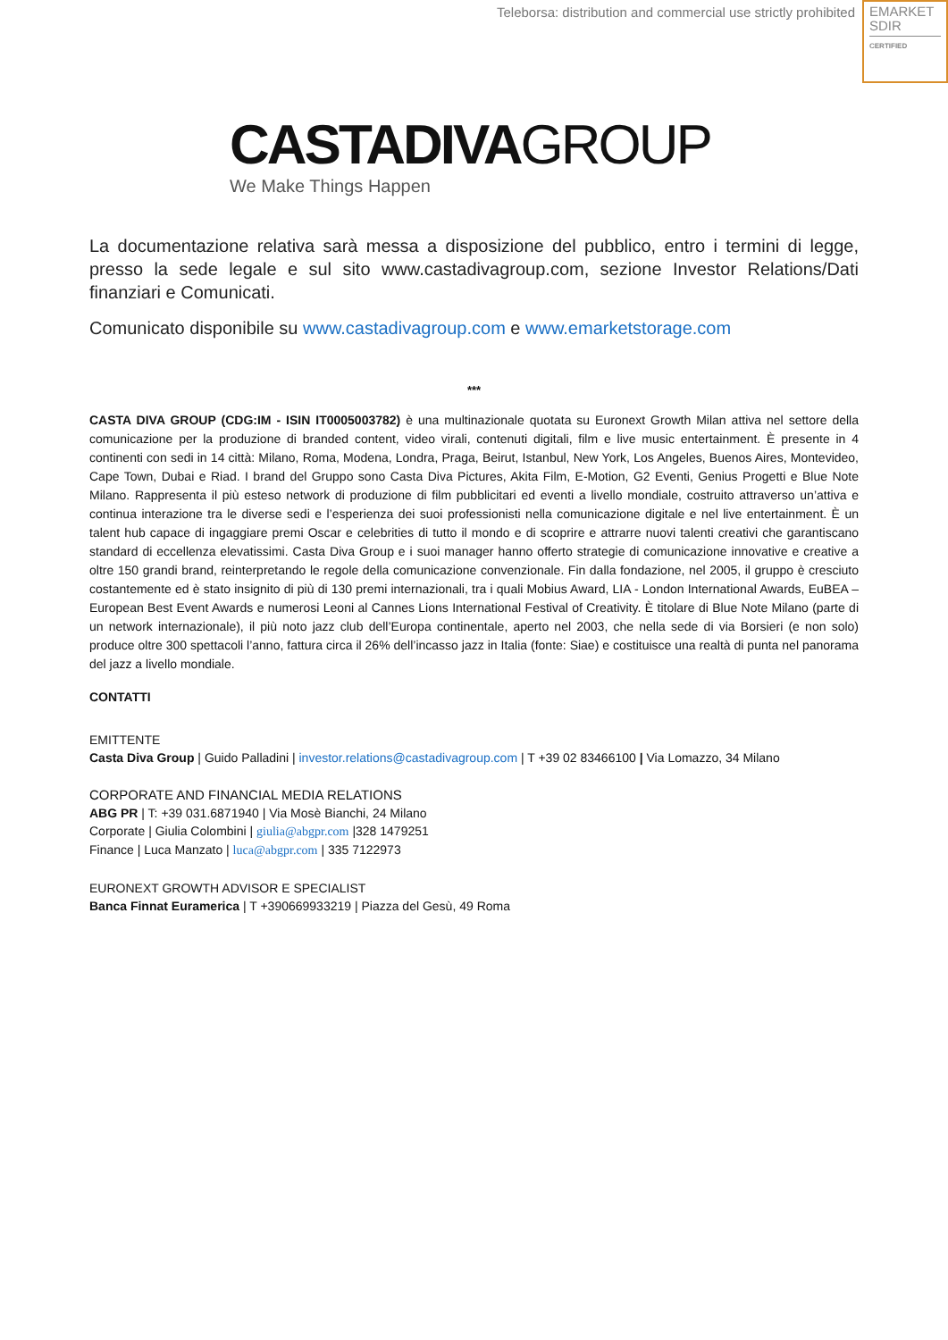Teleborsa: distribution and commercial use strictly prohibited
EMARKET
SDIR
CERTIFIED
CASTADIVAGROUP
We Make Things Happen
La documentazione relativa sarà messa a disposizione del pubblico, entro i termini di legge, presso la sede legale e sul sito www.castadivagroup.com, sezione Investor Relations/Dati finanziari e Comunicati.
Comunicato disponibile su www.castadivagroup.com e www.emarketstorage.com
***
CASTA DIVA GROUP (CDG:IM - ISIN IT0005003782) è una multinazionale quotata su Euronext Growth Milan attiva nel settore della comunicazione per la produzione di branded content, video virali, contenuti digitali, film e live music entertainment. È presente in 4 continenti con sedi in 14 città: Milano, Roma, Modena, Londra, Praga, Beirut, Istanbul, New York, Los Angeles, Buenos Aires, Montevideo, Cape Town, Dubai e Riad. I brand del Gruppo sono Casta Diva Pictures, Akita Film, E-Motion, G2 Eventi, Genius Progetti e Blue Note Milano. Rappresenta il più esteso network di produzione di film pubblicitari ed eventi a livello mondiale, costruito attraverso un’attiva e continua interazione tra le diverse sedi e l’esperienza dei suoi professionisti nella comunicazione digitale e nel live entertainment. È un talent hub capace di ingaggiare premi Oscar e celebrities di tutto il mondo e di scoprire e attrarre nuovi talenti creativi che garantiscano standard di eccellenza elevatissimi. Casta Diva Group e i suoi manager hanno offerto strategie di comunicazione innovative e creative a oltre 150 grandi brand, reinterpretando le regole della comunicazione convenzionale. Fin dalla fondazione, nel 2005, il gruppo è cresciuto costantemente ed è stato insignito di più di 130 premi internazionali, tra i quali Mobius Award, LIA - London International Awards, EuBEA – European Best Event Awards e numerosi Leoni al Cannes Lions International Festival of Creativity. È titolare di Blue Note Milano (parte di un network internazionale), il più noto jazz club dell’Europa continentale, aperto nel 2003, che nella sede di via Borsieri (e non solo) produce oltre 300 spettacoli l’anno, fattura circa il 26% dell’incasso jazz in Italia (fonte: Siae) e costituisce una realtà di punta nel panorama del jazz a livello mondiale.
CONTATTI
EMITTENTE
Casta Diva Group | Guido Palladini | investor.relations@castadivagroup.com | T +39 02 83466100 | Via Lomazzo, 34 Milano
CORPORATE AND FINANCIAL MEDIA RELATIONS
ABG PR | T: +39 031.6871940 | Via Mosè Bianchi, 24 Milano
Corporate | Giulia Colombini | giulia@abgpr.com |328 1479251
Finance | Luca Manzato | luca@abgpr.com | 335 7122973
EURONEXT GROWTH ADVISOR E SPECIALIST
Banca Finnat Euramerica | T +390669933219 | Piazza del Gesù, 49 Roma